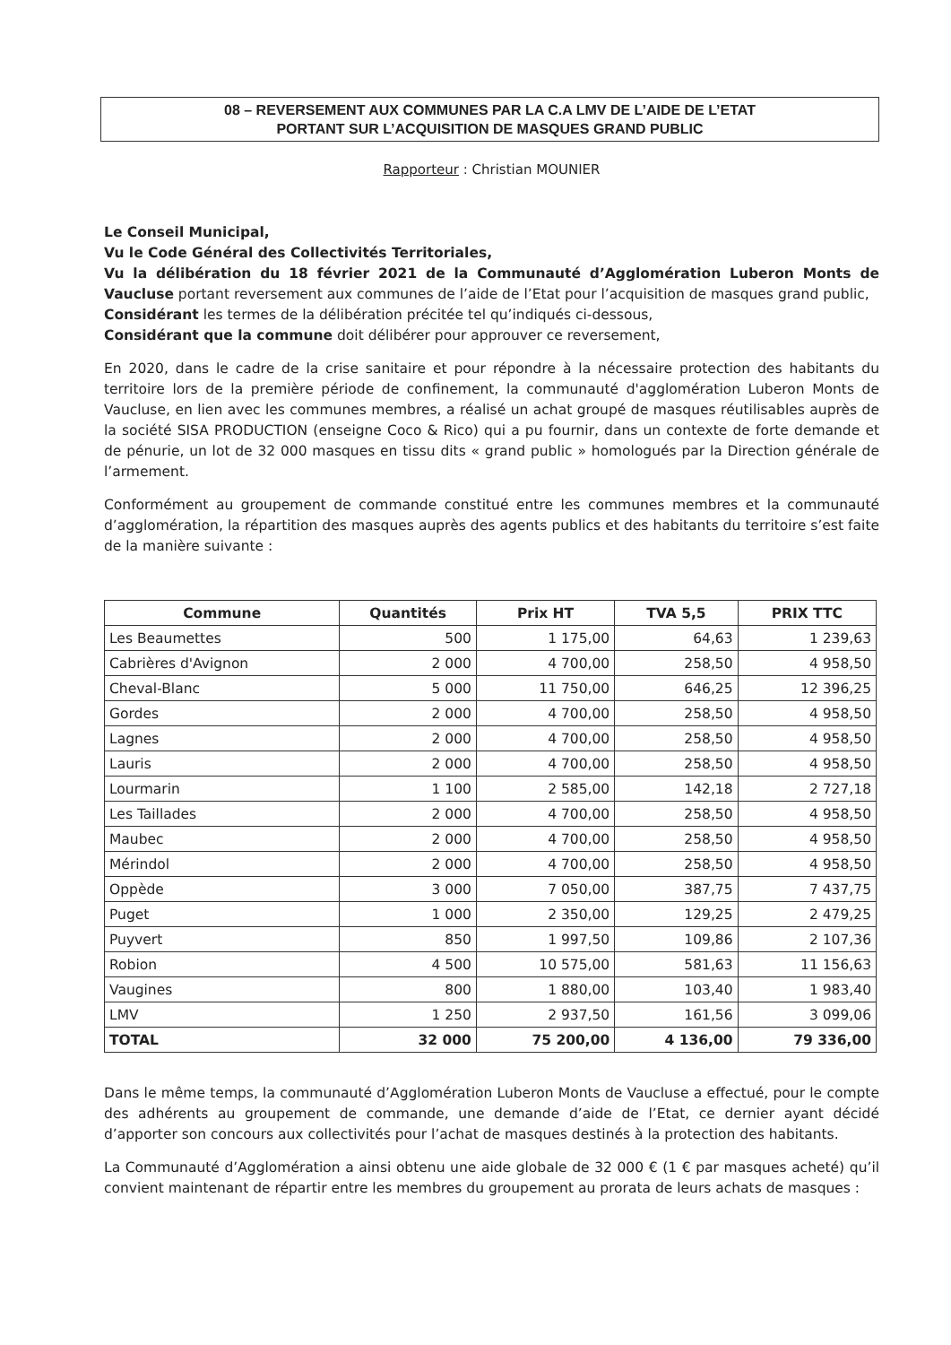08 – REVERSEMENT AUX COMMUNES PAR LA C.A LMV DE L’AIDE DE L’ETAT
PORTANT SUR L’ACQUISITION DE MASQUES GRAND PUBLIC
Rapporteur : Christian MOUNIER
Le Conseil Municipal,
Vu le Code Général des Collectivités Territoriales,
Vu la délibération du 18 février 2021 de la Communauté d’Agglomération Luberon Monts de Vaucluse portant reversement aux communes de l’aide de l’Etat pour l’acquisition de masques grand public,
Considérant les termes de la délibération précitée tel qu’indiqués ci-dessous,
Considérant que la commune doit délibérer pour approuver ce reversement,
En 2020, dans le cadre de la crise sanitaire et pour répondre à la nécessaire protection des habitants du territoire lors de la première période de confinement, la communauté d'agglomération Luberon Monts de Vaucluse, en lien avec les communes membres, a réalisé un achat groupé de masques réutilisables auprès de la société SISA PRODUCTION (enseigne Coco & Rico) qui a pu fournir, dans un contexte de forte demande et de pénurie, un lot de 32 000 masques en tissu dits « grand public » homologués par la Direction générale de l’armement.
Conformément au groupement de commande constitué entre les communes membres et la communauté d’agglomération, la répartition des masques auprès des agents publics et des habitants du territoire s’est faite de la manière suivante :
| Commune | Quantités | Prix HT | TVA 5,5 | PRIX TTC |
| --- | --- | --- | --- | --- |
| Les Beaumettes | 500 | 1 175,00 | 64,63 | 1 239,63 |
| Cabrières d'Avignon | 2 000 | 4 700,00 | 258,50 | 4 958,50 |
| Cheval-Blanc | 5 000 | 11 750,00 | 646,25 | 12 396,25 |
| Gordes | 2 000 | 4 700,00 | 258,50 | 4 958,50 |
| Lagnes | 2 000 | 4 700,00 | 258,50 | 4 958,50 |
| Lauris | 2 000 | 4 700,00 | 258,50 | 4 958,50 |
| Lourmarin | 1 100 | 2 585,00 | 142,18 | 2 727,18 |
| Les Taillades | 2 000 | 4 700,00 | 258,50 | 4 958,50 |
| Maubec | 2 000 | 4 700,00 | 258,50 | 4 958,50 |
| Mérindol | 2 000 | 4 700,00 | 258,50 | 4 958,50 |
| Oppède | 3 000 | 7 050,00 | 387,75 | 7 437,75 |
| Puget | 1 000 | 2 350,00 | 129,25 | 2 479,25 |
| Puyvert | 850 | 1 997,50 | 109,86 | 2 107,36 |
| Robion | 4 500 | 10 575,00 | 581,63 | 11 156,63 |
| Vaugines | 800 | 1 880,00 | 103,40 | 1 983,40 |
| LMV | 1 250 | 2 937,50 | 161,56 | 3 099,06 |
| TOTAL | 32 000 | 75 200,00 | 4 136,00 | 79 336,00 |
Dans le même temps, la communauté d’Agglomération Luberon Monts de Vaucluse a effectué, pour le compte des adhérents au groupement de commande, une demande d’aide de l’Etat, ce dernier ayant décidé d’apporter son concours aux collectivités pour l’achat de masques destinés à la protection des habitants.
La Communauté d’Agglomération a ainsi obtenu une aide globale de 32 000 € (1 € par masques acheté) qu’il convient maintenant de répartir entre les membres du groupement au prorata de leurs achats de masques :